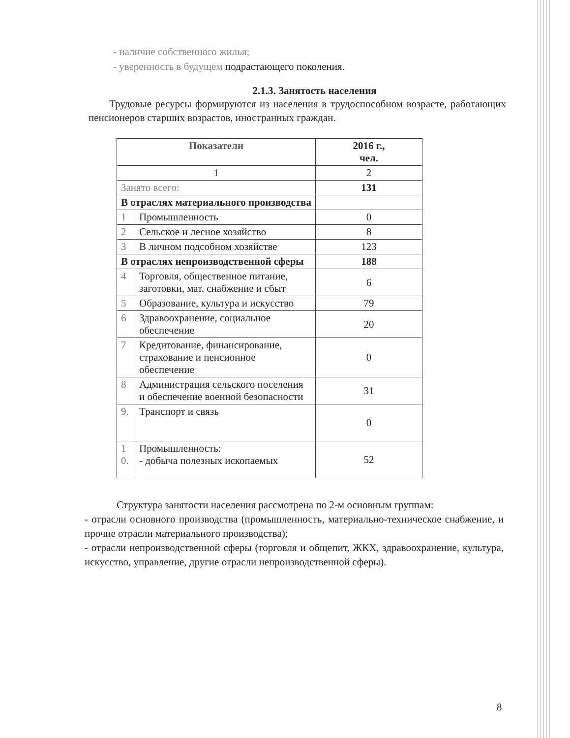- наличие собственного жилья;
- уверенность в будущем подрастающего поколения.
2.1.3. Занятость населения
Трудовые ресурсы формируются из населения в трудоспособном возрасте, работающих пенсионеров старших возрастов, иностранных граждан.
| Показатели | | 2016 г., чел. |
| --- | --- | --- |
| 1 | | 2 |
| Занято всего: | | 131 |
| В отраслях материального производства | | |
| 1 | Промышленность | 0 |
| 2 | Сельское и лесное хозяйство | 8 |
| 3 | В личном подсобном хозяйстве | 123 |
| В отраслях непроизводственной сферы | | 188 |
| 4 | Торговля, общественное питание, заготовки, мат. снабжение и сбыт | 6 |
| 5 | Образование, культура и искусство | 79 |
| 6 | Здравоохранение, социальное обеспечение | 20 |
| 7 | Кредитование, финансирование, страхование и пенсионное обеспечение | 0 |
| 8 | Администрация сельского поселения и обеспечение военной безопасности | 31 |
| 9. | Транспорт и связь | 0 |
| 1 0. | Промышленность: - добыча полезных ископаемых | 52 |
Структура занятости населения рассмотрена по 2-м основным группам:
- отрасли основного производства (промышленность, материально-техническое снабжение, и прочие отрасли материального производства);
- отрасли непроизводственной сферы (торговля и общепит, ЖКХ, здравоохранение, культура, искусство, управление, другие отрасли непроизводственной сферы).
8